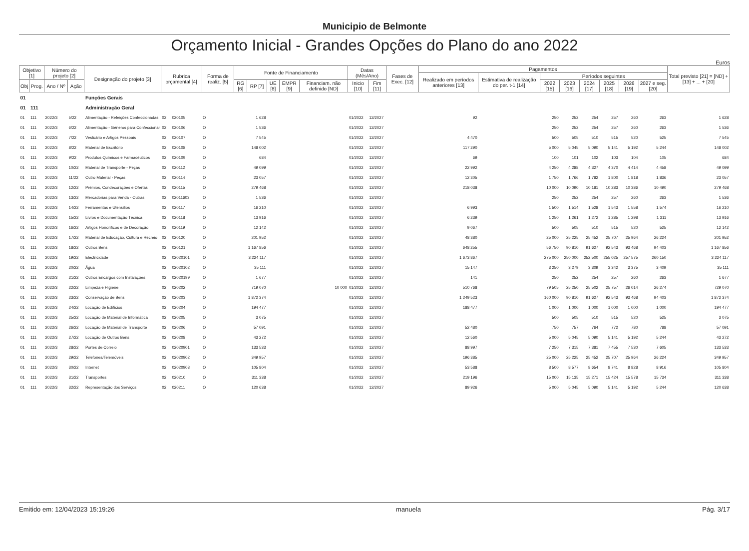Municipio de Belmonte
Orçamento Inicial - Grandes Opções do Plano do ano 2022
Euros
| Objetivo [1] | | Número do projeto [2] | | Designação do projeto [3] | Rubrica orçamental [4] | | Forma de realiz. [5] | Fonte de Financiamento | | | | | Datas (Mês/Ano) | | Fases de Exec. [12] | Pagamentos | | | | | | | | Total previsto [21] = [ND] + [13] + ... + [20] |
| --- | --- | --- | --- | --- | --- | --- | --- | --- | --- | --- | --- | --- | --- | --- | --- | --- | --- | --- | --- | --- | --- | --- | --- | --- |
| | | | | | | | | | | | | | | | | Realizado em períodos anteriores [13] | Estimativa de realização do per. t-1 [14] | Períodos seguintes | | | | | | |
| Obj | Prog. | Ano / Nº | Ação | | | | | RG [6] | RP [7] | UE [8] | EMPR [9] | Financiam. não definido [ND] | Inicio [10] | Fim [11] | | | | 2022 [15] | 2023 [16] | 2024 [17] | 2025 [18] | 2026 [19] | 2027 e seg. [20] | |
| 01 | | | | Funções Gerais | | | | | | | | | | | | | | | | | | | | |
| 01 | 111 | | | Administração Geral | | | | | | | | | | | | | | | | | | | | |
| 01 | 111 | 2022/3 | 5/22 | Alimentação - Refeições Confeccionadas | 02 | 020105 | O | | 1 628 | | | | 01/2022 | 12/2027 | | 92 | | 250 | 252 | 254 | 257 | 260 | 263 | 1 628 |
| 01 | 111 | 2022/3 | 6/22 | Alimentação - Géneros para Confeccionar | 02 | 020106 | O | | 1 536 | | | | 01/2022 | 12/2027 | | | | 250 | 252 | 254 | 257 | 260 | 263 | 1 536 |
| 01 | 111 | 2022/3 | 7/22 | Vestuário e Artigos Pessoais | 02 | 020107 | O | | 7 545 | | | | 01/2022 | 12/2027 | | 4 470 | | 500 | 505 | 510 | 515 | 520 | 525 | 7 545 |
| 01 | 111 | 2022/3 | 8/22 | Material de Escritório | 02 | 020108 | O | | 148 002 | | | | 01/2022 | 12/2027 | | 117 290 | | 5 000 | 5 045 | 5 090 | 5 141 | 5 192 | 5 244 | 148 002 |
| 01 | 111 | 2022/3 | 9/22 | Produtos Químicos e Farmacêuticos | 02 | 020109 | O | | 684 | | | | 01/2022 | 12/2027 | | 69 | | 100 | 101 | 102 | 103 | 104 | 105 | 684 |
| 01 | 111 | 2022/3 | 10/22 | Material de Transporte - Peças | 02 | 020112 | O | | 49 099 | | | | 01/2022 | 12/2027 | | 22 992 | | 4 250 | 4 288 | 4 327 | 4 370 | 4 414 | 4 458 | 49 099 |
| 01 | 111 | 2022/3 | 11/22 | Outro Material - Peças | 02 | 020114 | O | | 23 057 | | | | 01/2022 | 12/2027 | | 12 305 | | 1 750 | 1 766 | 1 782 | 1 800 | 1 818 | 1 836 | 23 057 |
| 01 | 111 | 2022/3 | 12/22 | Prémios, Condecorações e Ofertas | 02 | 020115 | O | | 279 468 | | | | 01/2022 | 12/2027 | | 218 038 | | 10 000 | 10 090 | 10 181 | 10 283 | 10 386 | 10 490 | 279 468 |
| 01 | 111 | 2022/3 | 13/22 | Mercadorias para Venda - Outras | 02 | 02011603 | O | | 1 536 | | | | 01/2022 | 12/2027 | | | | 250 | 252 | 254 | 257 | 260 | 263 | 1 536 |
| 01 | 111 | 2022/3 | 14/22 | Ferramentas e Utensílios | 02 | 020117 | O | | 16 210 | | | | 01/2022 | 12/2027 | | 6 993 | | 1 500 | 1 514 | 1 528 | 1 543 | 1 558 | 1 574 | 16 210 |
| 01 | 111 | 2022/3 | 15/22 | Livros e Documentação Técnica | 02 | 020118 | O | | 13 916 | | | | 01/2022 | 12/2027 | | 6 239 | | 1 250 | 1 261 | 1 272 | 1 285 | 1 298 | 1 311 | 13 916 |
| 01 | 111 | 2022/3 | 16/22 | Artigos Honoríficos e de Decoração | 02 | 020119 | O | | 12 142 | | | | 01/2022 | 12/2027 | | 9 067 | | 500 | 505 | 510 | 515 | 520 | 525 | 12 142 |
| 01 | 111 | 2022/3 | 17/22 | Material de Educação, Cultura e Recreio | 02 | 020120 | O | | 201 952 | | | | 01/2022 | 12/2027 | | 48 380 | | 25 000 | 25 225 | 25 452 | 25 707 | 25 964 | 26 224 | 201 952 |
| 01 | 111 | 2022/3 | 18/22 | Outros Bens | 02 | 020121 | O | | 1 167 856 | | | | 01/2022 | 12/2027 | | 648 255 | | 56 750 | 90 810 | 91 627 | 92 543 | 93 468 | 94 403 | 1 167 856 |
| 01 | 111 | 2022/3 | 19/22 | Electricidade | 02 | 02020101 | O | | 3 224 117 | | | | 01/2022 | 12/2027 | | 1 673 867 | | 275 000 | 250 000 | 252 500 | 255 025 | 257 575 | 260 150 | 3 224 117 |
| 01 | 111 | 2022/3 | 20/22 | Água | 02 | 02020102 | O | | 35 111 | | | | 01/2022 | 12/2027 | | 15 147 | | 3 250 | 3 279 | 3 309 | 3 342 | 3 375 | 3 409 | 35 111 |
| 01 | 111 | 2022/3 | 21/22 | Outros Encargos com Instalações | 02 | 02020199 | O | | 1 677 | | | | 01/2022 | 12/2027 | | 141 | | 250 | 252 | 254 | 257 | 260 | 263 | 1 677 |
| 01 | 111 | 2022/3 | 22/22 | Limpeza e Higiene | 02 | 020202 | O | | 719 070 | | | 10 000 | 01/2022 | 12/2027 | | 510 768 | | 79 505 | 25 250 | 25 502 | 25 757 | 26 014 | 26 274 | 729 070 |
| 01 | 111 | 2022/3 | 23/22 | Conservação de Bens | 02 | 020203 | O | | 1 872 374 | | | | 01/2022 | 12/2027 | | 1 249 523 | | 160 000 | 90 810 | 91 627 | 92 543 | 93 468 | 94 403 | 1 872 374 |
| 01 | 111 | 2022/3 | 24/22 | Locação de Edifícios | 02 | 020204 | O | | 194 477 | | | | 01/2022 | 12/2027 | | 188 477 | | 1 000 | 1 000 | 1 000 | 1 000 | 1 000 | 1 000 | 194 477 |
| 01 | 111 | 2022/3 | 25/22 | Locação de Material de Informática | 02 | 020205 | O | | 3 075 | | | | 01/2022 | 12/2027 | | | | 500 | 505 | 510 | 515 | 520 | 525 | 3 075 |
| 01 | 111 | 2022/3 | 26/22 | Locação de Material de Transporte | 02 | 020206 | O | | 57 091 | | | | 01/2022 | 12/2027 | | 52 480 | | 750 | 757 | 764 | 772 | 780 | 788 | 57 091 |
| 01 | 111 | 2022/3 | 27/22 | Locação de Outros Bens | 02 | 020208 | O | | 43 272 | | | | 01/2022 | 12/2027 | | 12 560 | | 5 000 | 5 045 | 5 090 | 5 141 | 5 192 | 5 244 | 43 272 |
| 01 | 111 | 2022/3 | 28/22 | Portes de Correio | 02 | 02020901 | O | | 133 533 | | | | 01/2022 | 12/2027 | | 88 997 | | 7 250 | 7 315 | 7 381 | 7 455 | 7 530 | 7 605 | 133 533 |
| 01 | 111 | 2022/3 | 29/22 | Telefones/Telemóveis | 02 | 02020902 | O | | 349 957 | | | | 01/2022 | 12/2027 | | 196 385 | | 25 000 | 25 225 | 25 452 | 25 707 | 25 964 | 26 224 | 349 957 |
| 01 | 111 | 2022/3 | 30/22 | Internet | 02 | 02020903 | O | | 105 804 | | | | 01/2022 | 12/2027 | | 53 588 | | 8 500 | 8 577 | 8 654 | 8 741 | 8 828 | 8 916 | 105 804 |
| 01 | 111 | 2022/3 | 31/22 | Transportes | 02 | 020210 | O | | 311 338 | | | | 01/2022 | 12/2027 | | 219 196 | | 15 000 | 15 135 | 15 271 | 15 424 | 15 578 | 15 734 | 311 338 |
| 01 | 111 | 2022/3 | 32/22 | Representação dos Serviços | 02 | 020211 | O | | 120 638 | | | | 01/2022 | 12/2027 | | 89 926 | | 5 000 | 5 045 | 5 090 | 5 141 | 5 192 | 5 244 | 120 638 |
Emitido em: 12/04/2023 15:19:26 manuela Pág. 3/17